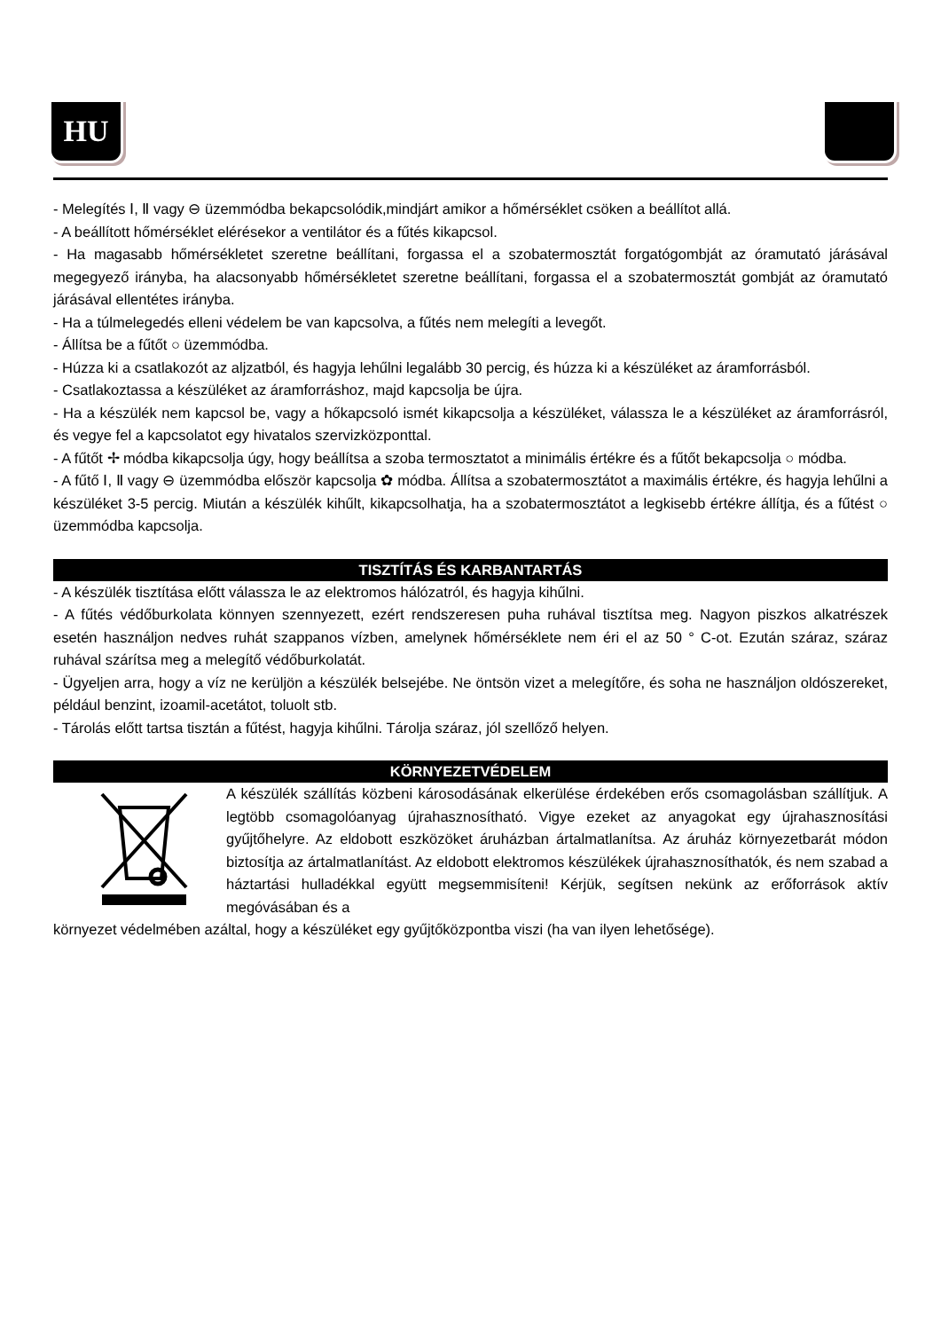HU
- Melegítés Ⅰ, Ⅱ vagy ⊖ üzemmódba bekapcsolódik,mindjárt amikor a hőmérséklet csöken a beállítot allá.
- A beállított hőmérséklet elérésekor a ventilátor és a fűtés kikapcsol.
- Ha magasabb hőmérsékletet szeretne beállítani, forgassa el a szobatermosztát forgatógombját az óramutató járásával megegyező irányba, ha alacsonyabb hőmérsékletet szeretne beállítani, forgassa el a szobatermosztát gombját az óramutató járásával ellentétes irányba.
- Ha a túlmelegedés elleni védelem be van kapcsolva, a fűtés nem melegíti a levegőt.
- Állítsa be a fűtőt ○ üzemmódba.
- Húzza ki a csatlakozót az aljzatból, és hagyja lehűlni legalább 30 percig, és húzza ki a készüléket az áramforrásból.
- Csatlakoztassa a készüléket az áramforráshoz, majd kapcsolja be újra.
- Ha a készülék nem kapcsol be, vagy a hőkapcsoló ismét kikapcsolja a készüléket, válassza le a készüléket az áramforrásról, és vegye fel a kapcsolatot egy hivatalos szervizközponttal.
- A fűtőt ✢ módba kikapcsolja úgy, hogy beállítsa a szoba termosztatot a minimális értékre és a fűtőt bekapcsolja ○ módba.
- A fűtő Ⅰ, Ⅱ vagy ⊖ üzemmódba először kapcsolja ✿ módba. Állítsa a szobatermosztátot a maximális értékre, és hagyja lehűlni a készüléket 3-5 percig. Miután a készülék kihűlt, kikapcsolhatja, ha a szobatermosztátot a legkisebb értékre állítja, és a fűtést ○ üzemmódba kapcsolja.
TISZTÍTÁS ÉS KARBANTARTÁS
- A készülék tisztítása előtt válassza le az elektromos hálózatról, és hagyja kihűlni.
- A fűtés védőburkolata könnyen szennyezett, ezért rendszeresen puha ruhával tisztítsa meg. Nagyon piszkos alkatrészek esetén használjon nedves ruhát szappanos vízben, amelynek hőmérséklete nem éri el az 50 ° C-ot. Ezután száraz, száraz ruhával szárítsa meg a melegítő védőburkolatát.
- Ügyeljen arra, hogy a víz ne kerüljön a készülék belsejébe. Ne öntsön vizet a melegítőre, és soha ne használjon oldószereket, például benzint, izoamil-acetátot, toluolt stb.
- Tárolás előtt tartsa tisztán a fűtést, hagyja kihűlni. Tárolja száraz, jól szellőző helyen.
KÖRNYEZETVÉDELEM
A készülék szállítás közbeni károsodásának elkerülése érdekében erős csomagolásban szállítjuk. A legtöbb csomagolóanyag újrahasznosítható. Vigye ezeket az anyagokat egy újrahasznosítási gyűjtőhelyre. Az eldobott eszközöket áruházban ártalmatlanítsa. Az áruház környezetbarát módon biztosítja az ártalmatlanítást. Az eldobott elektromos készülékek újrahasznosíthatók, és nem szabad a háztartási hulladékkal együtt megsemmisíteni! Kérjük, segítsen nekünk az erőforrások aktív megóvásában és a
környezet védelmében azáltal, hogy a készüléket egy gyűjtőközpontba viszi (ha van ilyen lehetősége).